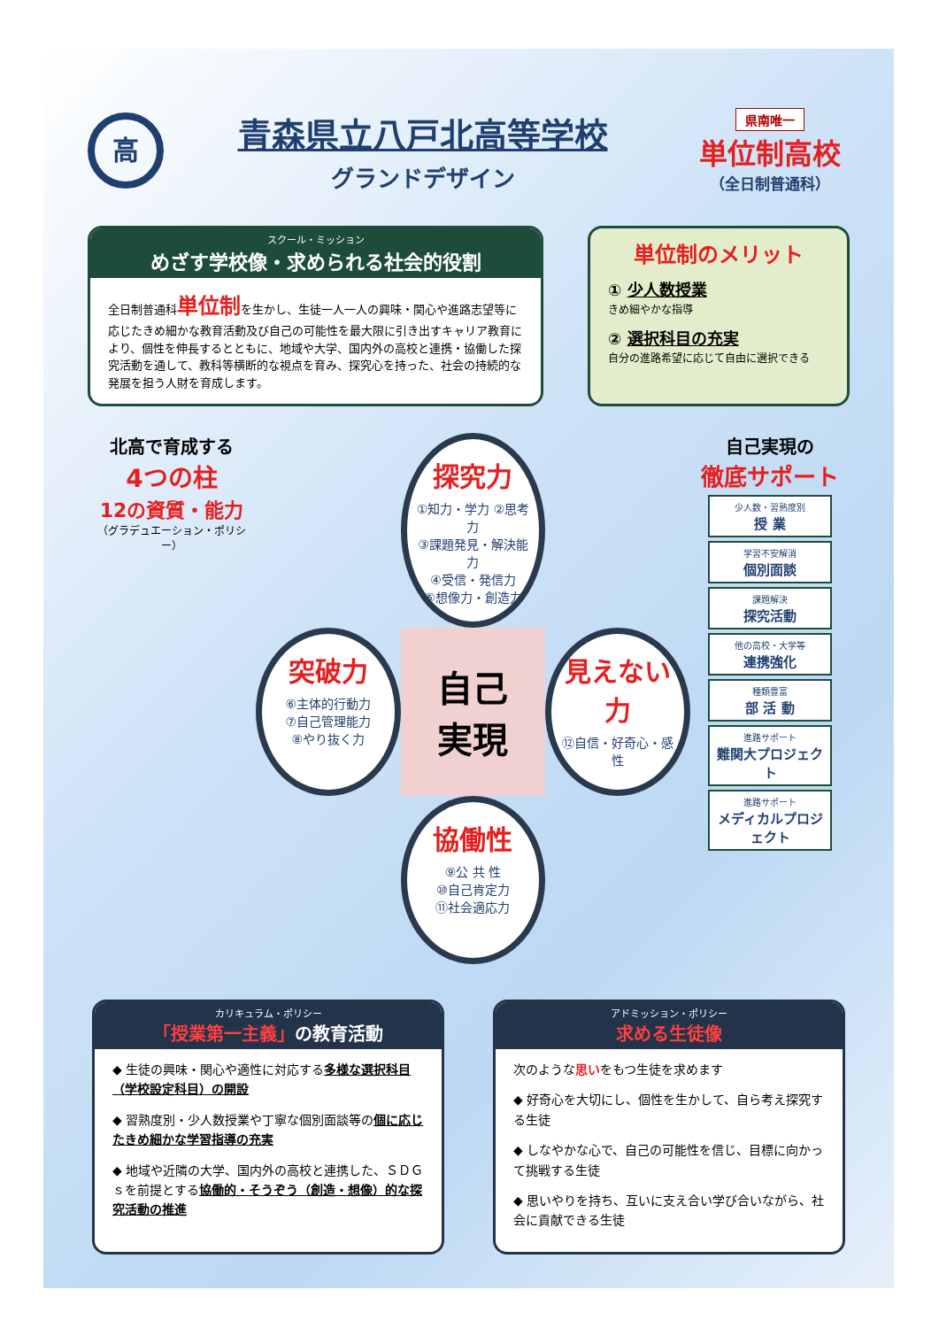高
青森県立八戸北高等学校
グランドデザイン
県南唯一
単位制高校
（全日制普通科）
スクール・ミッション
めざす学校像・求められる社会的役割
全日制普通科単位制を生かし、生徒一人一人の興味・関心や進路志望等に応じたきめ細かな教育活動及び自己の可能性を最大限に引き出すキャリア教育により、個性を伸長するとともに、地域や大学、国内外の高校と連携・協働した探究活動を通して、教科等横断的な視点を育み、探究心を持った、社会の持続的な発展を担う人財を育成します。
単位制のメリット
① 少人数授業
きめ細やかな指導
② 選択科目の充実
自分の進路希望に応じて自由に選択できる
北高で育成する
4つの柱
12の資質・能力
（グラデュエーション・ポリシー）
探究力
①知力・学力 ②思考力
③課題発見・解決能力
④受信・発信力
⑤想像力・創造力
突破力
⑥主体的行動力
⑦自己管理能力
⑧やり抜く力
自己
実現
見えない力
⑫自信・好奇心・感性
協働性
⑨公 共 性
⑩自己肯定力
⑪社会適応力
自己実現の
徹底サポート
少人数・習熟度別
授 業
学習不安解消
個別面談
課題解決
探究活動
他の高校・大学等
連携強化
種類豊富
部 活 動
進路サポート
難関大プロジェクト
進路サポート
メディカルプロジェクト
カリキュラム・ポリシー
「授業第一主義」の教育活動
◆ 生徒の興味・関心や適性に対応する多様な選択科目（学校設定科目）の開設
◆ 習熟度別・少人数授業や丁寧な個別面談等の個に応じたきめ細かな学習指導の充実
◆ 地域や近隣の大学、国内外の高校と連携した、ＳＤＧｓを前提とする協働的・そうぞう（創造・想像）的な探究活動の推進
アドミッション・ポリシー
求める生徒像
次のような思いをもつ生徒を求めます
◆ 好奇心を大切にし、個性を生かして、自ら考え探究する生徒
◆ しなやかな心で、自己の可能性を信じ、目標に向かって挑戦する生徒
◆ 思いやりを持ち、互いに支え合い学び合いながら、社会に貢献できる生徒